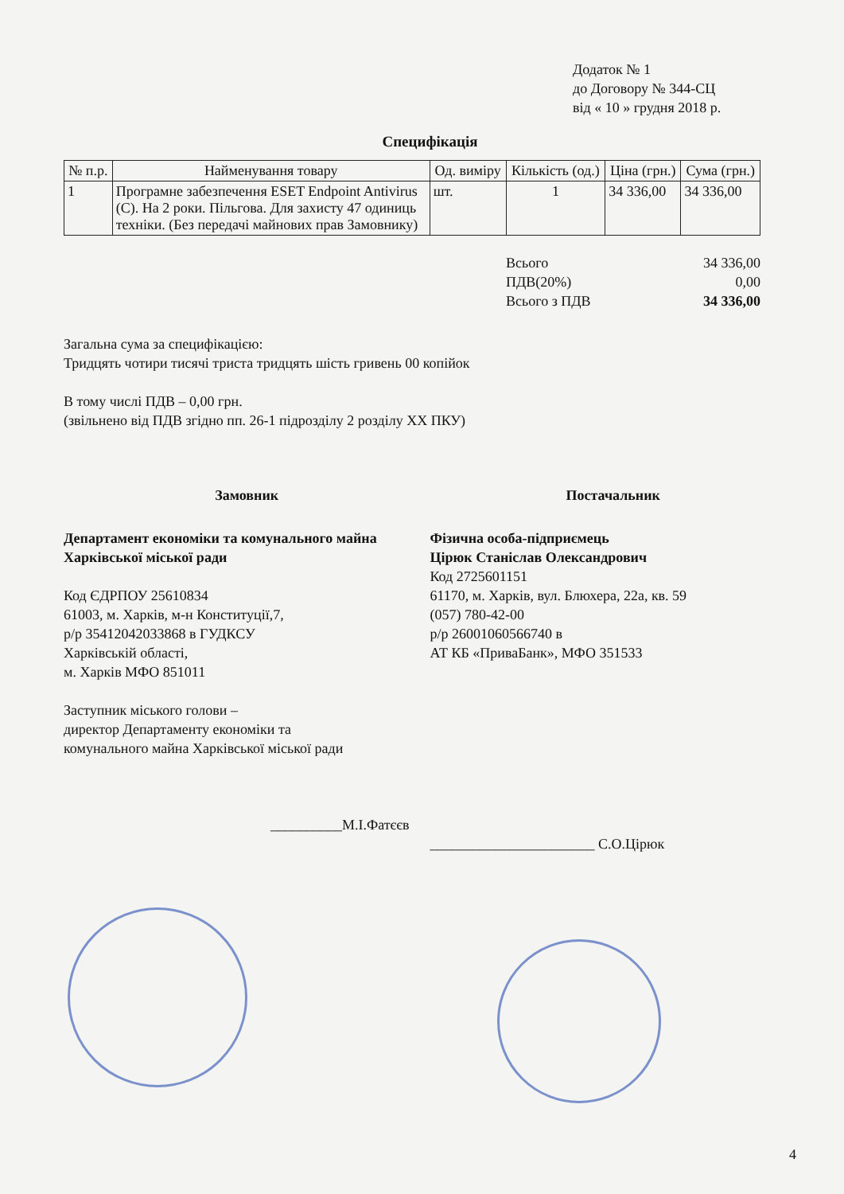Додаток № 1
до Договору № 344-СЦ
від « 10 » грудня 2018 р.
Специфікація
| № п.р. | Найменування товару | Од. виміру | Кількість (од.) | Ціна (грн.) | Сума (грн.) |
| --- | --- | --- | --- | --- | --- |
| 1 | Програмне забезпечення ESET Endpoint Antivirus (C). На 2 роки. Пільгова. Для захисту 47 одиниць техніки. (Без передачі майнових прав Замовнику) | шт. | 1 | 34 336,00 | 34 336,00 |
Всього 34 336,00
ПДВ(20%) 0,00
Всього з ПДВ 34 336,00
Загальна сума за специфікацією:
Тридцять чотири тисячі триста тридцять шість гривень 00 копійок
В тому числі ПДВ – 0,00 грн.
(звільнено від ПДВ згідно пп. 26-1 підрозділу 2 розділу XX ПКУ)
Замовник
Департамент економіки та комунального майна Харківської міської ради
Код ЄДРПОУ 25610834
61003, м. Харків, м-н Конституції,7,
р/р 35412042033868 в ГУДКСУ
Харківській області,
м. Харків МФО 851011
Заступник міського голови –
директор Департаменту економіки та
комунального майна Харківської міської ради
__________М.І.Фатєєв
Постачальник
Фізична особа-підприємець
Цірюк Станіслав Олександрович
Код 2725601151
61170, м. Харків, вул. Блюхера, 22а, кв. 59
(057) 780-42-00
р/р 26001060566740 в
АТ КБ «ПриваБанк», МФО 351533
_______________________ С.О.Цірюк
4